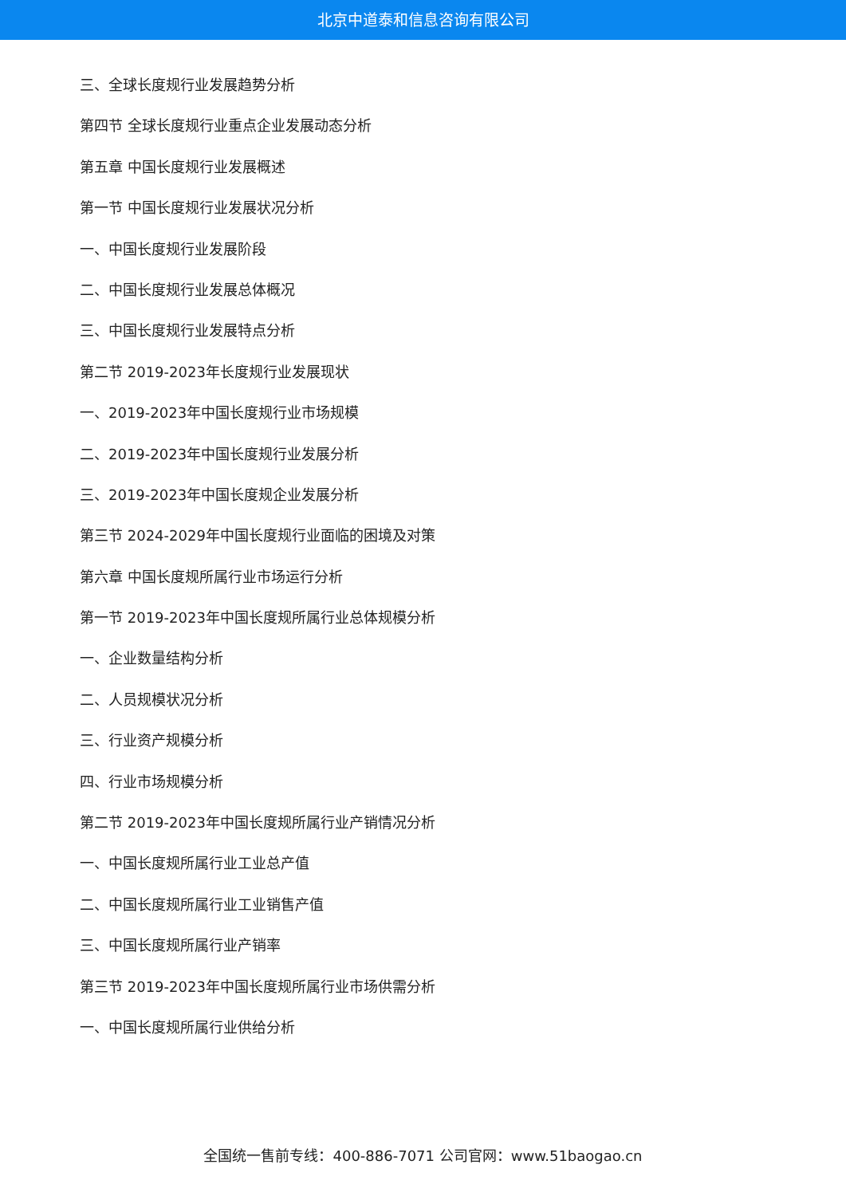北京中道泰和信息咨询有限公司
三、全球长度规行业发展趋势分析
第四节 全球长度规行业重点企业发展动态分析
第五章 中国长度规行业发展概述
第一节 中国长度规行业发展状况分析
一、中国长度规行业发展阶段
二、中国长度规行业发展总体概况
三、中国长度规行业发展特点分析
第二节 2019-2023年长度规行业发展现状
一、2019-2023年中国长度规行业市场规模
二、2019-2023年中国长度规行业发展分析
三、2019-2023年中国长度规企业发展分析
第三节 2024-2029年中国长度规行业面临的困境及对策
第六章 中国长度规所属行业市场运行分析
第一节 2019-2023年中国长度规所属行业总体规模分析
一、企业数量结构分析
二、人员规模状况分析
三、行业资产规模分析
四、行业市场规模分析
第二节 2019-2023年中国长度规所属行业产销情况分析
一、中国长度规所属行业工业总产值
二、中国长度规所属行业工业销售产值
三、中国长度规所属行业产销率
第三节 2019-2023年中国长度规所属行业市场供需分析
一、中国长度规所属行业供给分析
全国统一售前专线：400-886-7071 公司官网：www.51baogao.cn